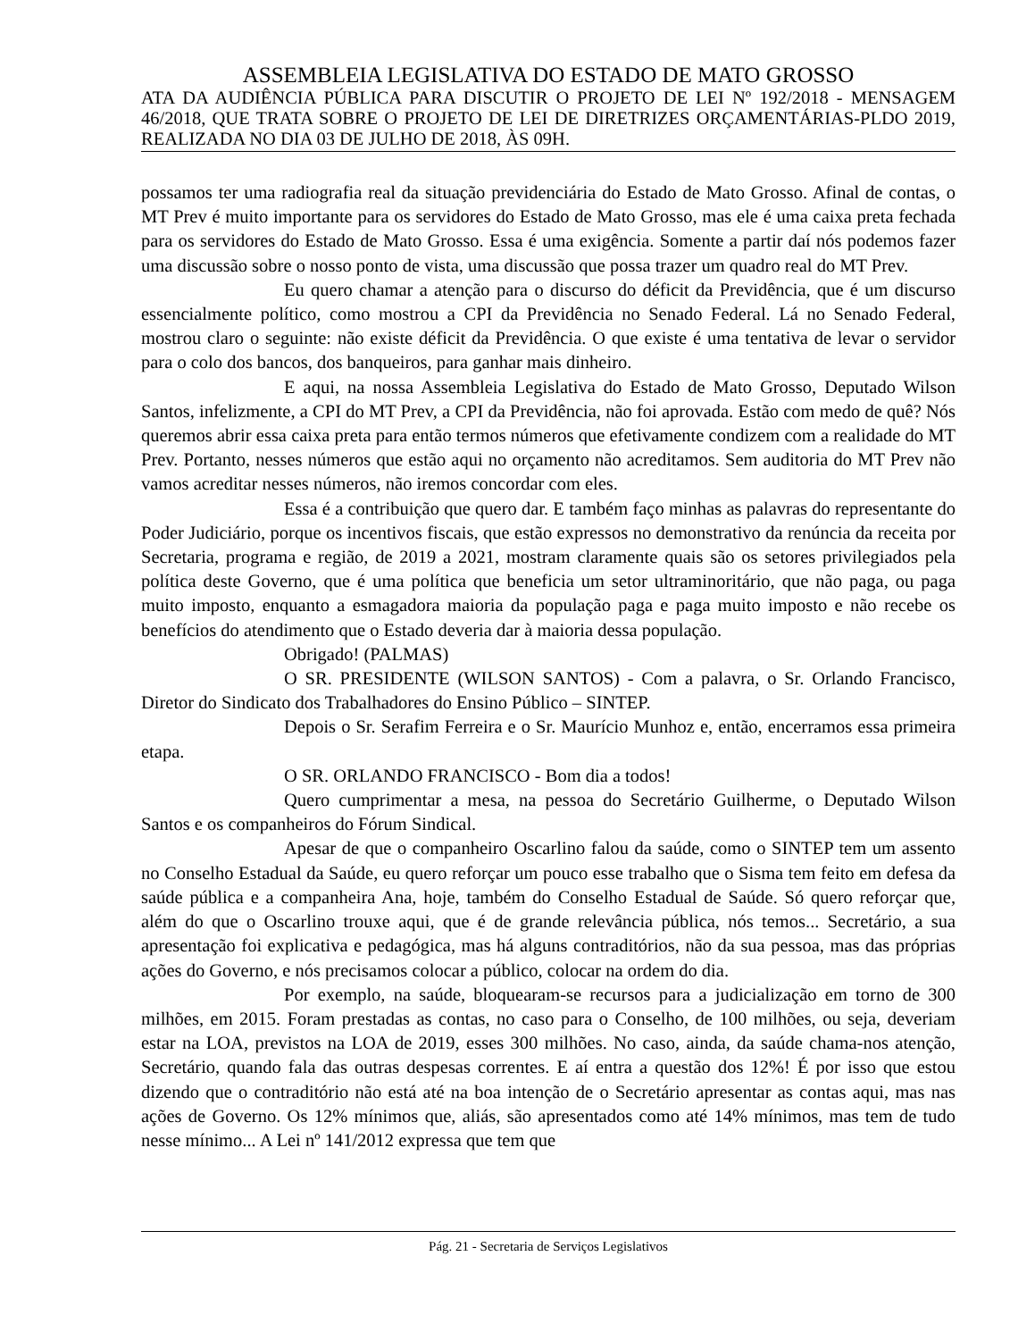ASSEMBLEIA LEGISLATIVA DO ESTADO DE MATO GROSSO
ATA DA AUDIÊNCIA PÚBLICA PARA DISCUTIR O PROJETO DE LEI Nº 192/2018 - MENSAGEM 46/2018, QUE TRATA SOBRE O PROJETO DE LEI DE DIRETRIZES ORÇAMENTÁRIAS-PLDO 2019, REALIZADA NO DIA 03 DE JULHO DE 2018, ÀS 09H.
possamos ter uma radiografia real da situação previdenciária do Estado de Mato Grosso. Afinal de contas, o MT Prev é muito importante para os servidores do Estado de Mato Grosso, mas ele é uma caixa preta fechada para os servidores do Estado de Mato Grosso. Essa é uma exigência. Somente a partir daí nós podemos fazer uma discussão sobre o nosso ponto de vista, uma discussão que possa trazer um quadro real do MT Prev.
Eu quero chamar a atenção para o discurso do déficit da Previdência, que é um discurso essencialmente político, como mostrou a CPI da Previdência no Senado Federal. Lá no Senado Federal, mostrou claro o seguinte: não existe déficit da Previdência. O que existe é uma tentativa de levar o servidor para o colo dos bancos, dos banqueiros, para ganhar mais dinheiro.
E aqui, na nossa Assembleia Legislativa do Estado de Mato Grosso, Deputado Wilson Santos, infelizmente, a CPI do MT Prev, a CPI da Previdência, não foi aprovada. Estão com medo de quê? Nós queremos abrir essa caixa preta para então termos números que efetivamente condizem com a realidade do MT Prev. Portanto, nesses números que estão aqui no orçamento não acreditamos. Sem auditoria do MT Prev não vamos acreditar nesses números, não iremos concordar com eles.
Essa é a contribuição que quero dar. E também faço minhas as palavras do representante do Poder Judiciário, porque os incentivos fiscais, que estão expressos no demonstrativo da renúncia da receita por Secretaria, programa e região, de 2019 a 2021, mostram claramente quais são os setores privilegiados pela política deste Governo, que é uma política que beneficia um setor ultraminoritário, que não paga, ou paga muito imposto, enquanto a esmagadora maioria da população paga e paga muito imposto e não recebe os benefícios do atendimento que o Estado deveria dar à maioria dessa população.
Obrigado! (PALMAS)
O SR. PRESIDENTE (WILSON SANTOS) - Com a palavra, o Sr. Orlando Francisco, Diretor do Sindicato dos Trabalhadores do Ensino Público – SINTEP.
Depois o Sr. Serafim Ferreira e o Sr. Maurício Munhoz e, então, encerramos essa primeira etapa.
O SR. ORLANDO FRANCISCO - Bom dia a todos!
Quero cumprimentar a mesa, na pessoa do Secretário Guilherme, o Deputado Wilson Santos e os companheiros do Fórum Sindical.
Apesar de que o companheiro Oscarlino falou da saúde, como o SINTEP tem um assento no Conselho Estadual da Saúde, eu quero reforçar um pouco esse trabalho que o Sisma tem feito em defesa da saúde pública e a companheira Ana, hoje, também do Conselho Estadual de Saúde. Só quero reforçar que, além do que o Oscarlino trouxe aqui, que é de grande relevância pública, nós temos... Secretário, a sua apresentação foi explicativa e pedagógica, mas há alguns contraditórios, não da sua pessoa, mas das próprias ações do Governo, e nós precisamos colocar a público, colocar na ordem do dia.
Por exemplo, na saúde, bloquearam-se recursos para a judicialização em torno de 300 milhões, em 2015. Foram prestadas as contas, no caso para o Conselho, de 100 milhões, ou seja, deveriam estar na LOA, previstos na LOA de 2019, esses 300 milhões. No caso, ainda, da saúde chama-nos atenção, Secretário, quando fala das outras despesas correntes. E aí entra a questão dos 12%! É por isso que estou dizendo que o contraditório não está até na boa intenção de o Secretário apresentar as contas aqui, mas nas ações de Governo. Os 12% mínimos que, aliás, são apresentados como até 14% mínimos, mas tem de tudo nesse mínimo... A Lei nº 141/2012 expressa que tem que
Pág. 21 - Secretaria de Serviços Legislativos